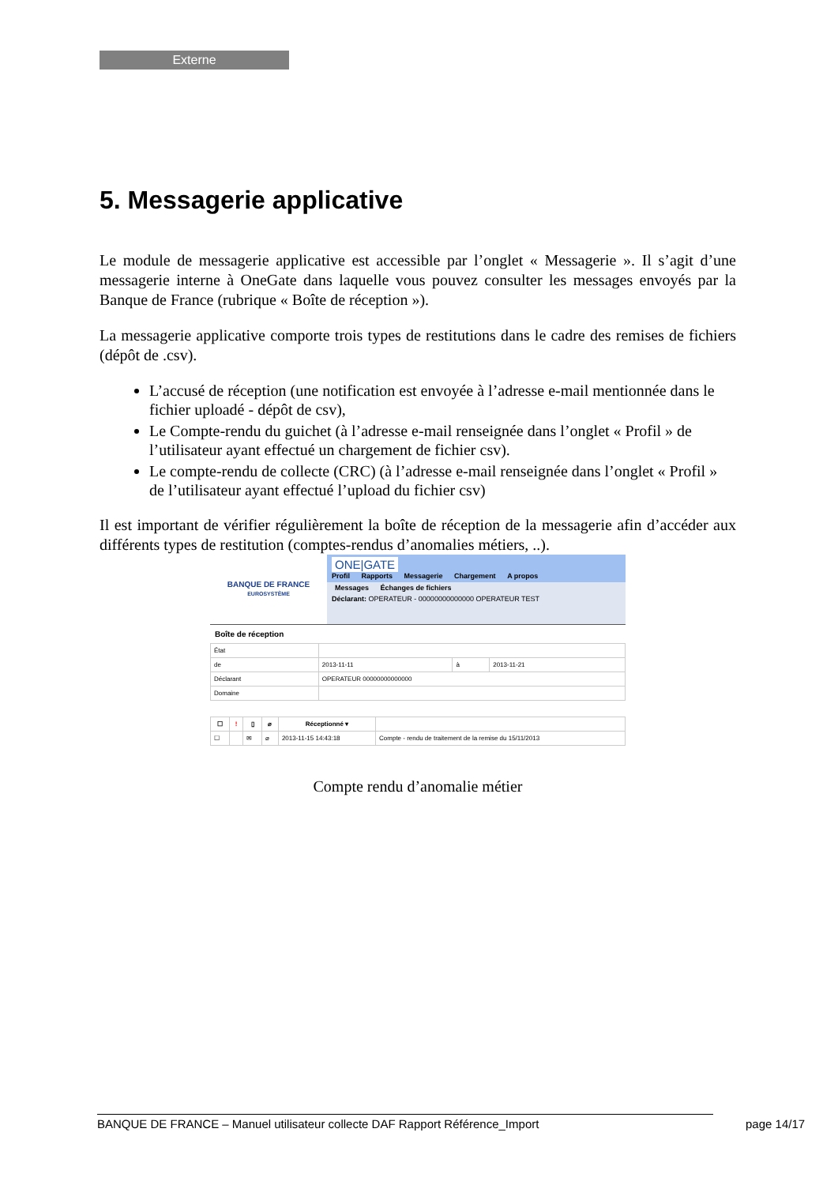Externe
5. Messagerie applicative
Le module de messagerie applicative est accessible par l’onglet « Messagerie ». Il s’agit d’une messagerie interne à OneGate dans laquelle vous pouvez consulter les messages envoyés par la Banque de France (rubrique « Boîte de réception »).
La messagerie applicative comporte trois types de restitutions dans le cadre des remises de fichiers (dépôt de .csv).
L’accusé de réception (une notification est envoyée à l’adresse e-mail mentionnée dans le fichier uploadé - dépôt de csv),
Le Compte-rendu du guichet (à l’adresse e-mail renseignée dans l’onglet « Profil » de l’utilisateur ayant effectué un chargement de fichier csv).
Le compte-rendu de collecte (CRC) (à l’adresse e-mail renseignée dans l’onglet « Profil » de l’utilisateur ayant effectué l’upload du fichier csv)
Il est important de vérifier régulièrement la boîte de réception de la messagerie afin d’accéder aux différents types de restitution (comptes-rendus d’anomalies métiers, ..).
BANQUE DE FRANCE
EUROSYSTÈME
ONE|GATE
Profil Rapports Messagerie Chargement A propos
Messages Échanges de fichiers
Déclarant: OPERATEUR - 00000000000000 OPERATEUR TEST
Boîte de réception
| État | | | |
| de | 2013-11-11 | à | 2013-11-21 |
| Déclarant | OPERATEUR 00000000000000 | | |
| Domaine | | | |
| ☐ | ! | ▯ | ⌀ | Réceptionné ▾ | |
| --- | --- | --- | --- | --- | --- |
| ☐ | | ✉ | ⌀ | 2013-11-15 14:43:18 | Compte - rendu de traitement de la remise du 15/11/2013 |
Compte rendu d’anomalie métier
BANQUE DE FRANCE – Manuel utilisateur collecte DAF Rapport Référence_Import page 14/17